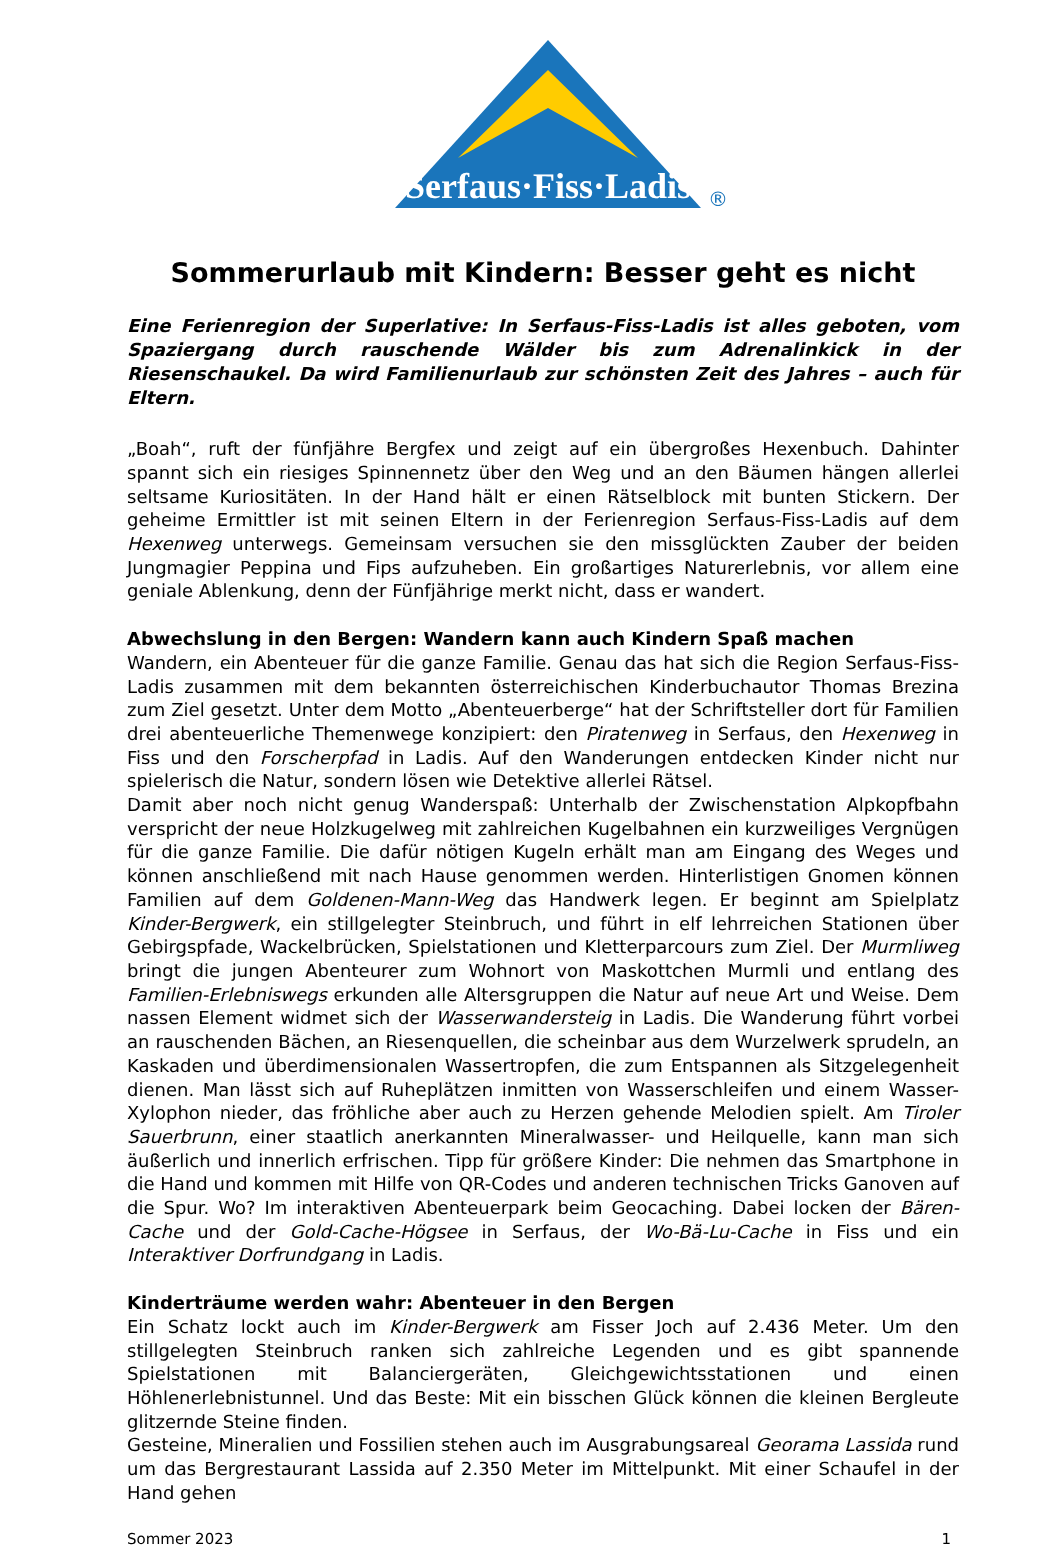Serfaus·Fiss·Ladis
®
Sommerurlaub mit Kindern: Besser geht es nicht
Eine Ferienregion der Superlative: In Serfaus-Fiss-Ladis ist alles geboten, vom Spaziergang durch rauschende Wälder bis zum Adrenalinkick in der Riesenschaukel. Da wird Familienurlaub zur schönsten Zeit des Jahres – auch für Eltern.
„Boah“, ruft der fünfjähre Bergfex und zeigt auf ein übergroßes Hexenbuch. Dahinter spannt sich ein riesiges Spinnennetz über den Weg und an den Bäumen hängen allerlei seltsame Kuriositäten. In der Hand hält er einen Rätselblock mit bunten Stickern. Der geheime Ermittler ist mit seinen Eltern in der Ferienregion Serfaus-Fiss-Ladis auf dem Hexenweg unterwegs. Gemeinsam versuchen sie den missglückten Zauber der beiden Jungmagier Peppina und Fips aufzuheben. Ein großartiges Naturerlebnis, vor allem eine geniale Ablenkung, denn der Fünfjährige merkt nicht, dass er wandert.
Abwechslung in den Bergen: Wandern kann auch Kindern Spaß machen
Wandern, ein Abenteuer für die ganze Familie. Genau das hat sich die Region Serfaus-Fiss-Ladis zusammen mit dem bekannten österreichischen Kinderbuchautor Thomas Brezina zum Ziel gesetzt. Unter dem Motto „Abenteuerberge“ hat der Schriftsteller dort für Familien drei abenteuerliche Themenwege konzipiert: den Piratenweg in Serfaus, den Hexenweg in Fiss und den Forscherpfad in Ladis. Auf den Wanderungen entdecken Kinder nicht nur spielerisch die Natur, sondern lösen wie Detektive allerlei Rätsel.
Damit aber noch nicht genug Wanderspaß: Unterhalb der Zwischenstation Alpkopfbahn verspricht der neue Holzkugelweg mit zahlreichen Kugelbahnen ein kurzweiliges Vergnügen für die ganze Familie. Die dafür nötigen Kugeln erhält man am Eingang des Weges und können anschließend mit nach Hause genommen werden. Hinterlistigen Gnomen können Familien auf dem Goldenen-Mann-Weg das Handwerk legen. Er beginnt am Spielplatz Kinder-Bergwerk, ein stillgelegter Steinbruch, und führt in elf lehrreichen Stationen über Gebirgspfade, Wackelbrücken, Spielstationen und Kletterparcours zum Ziel. Der Murmliweg bringt die jungen Abenteurer zum Wohnort von Maskottchen Murmli und entlang des Familien-Erlebniswegs erkunden alle Altersgruppen die Natur auf neue Art und Weise. Dem nassen Element widmet sich der Wasserwandersteig in Ladis. Die Wanderung führt vorbei an rauschenden Bächen, an Riesenquellen, die scheinbar aus dem Wurzelwerk sprudeln, an Kaskaden und überdimensionalen Wassertropfen, die zum Entspannen als Sitzgelegenheit dienen. Man lässt sich auf Ruheplätzen inmitten von Wasserschleifen und einem Wasser-Xylophon nieder, das fröhliche aber auch zu Herzen gehende Melodien spielt. Am Tiroler Sauerbrunn, einer staatlich anerkannten Mineralwasser- und Heilquelle, kann man sich äußerlich und innerlich erfrischen. Tipp für größere Kinder: Die nehmen das Smartphone in die Hand und kommen mit Hilfe von QR-Codes und anderen technischen Tricks Ganoven auf die Spur. Wo? Im interaktiven Abenteuerpark beim Geocaching. Dabei locken der Bären-Cache und der Gold-Cache-Högsee in Serfaus, der Wo-Bä-Lu-Cache in Fiss und ein Interaktiver Dorfrundgang in Ladis.
Kinderträume werden wahr: Abenteuer in den Bergen
Ein Schatz lockt auch im Kinder-Bergwerk am Fisser Joch auf 2.436 Meter. Um den stillgelegten Steinbruch ranken sich zahlreiche Legenden und es gibt spannende Spielstationen mit Balanciergeräten, Gleichgewichtsstationen und einen Höhlenerlebnistunnel. Und das Beste: Mit ein bisschen Glück können die kleinen Bergleute glitzernde Steine finden.
Gesteine, Mineralien und Fossilien stehen auch im Ausgrabungsareal Georama Lassida rund um das Bergrestaurant Lassida auf 2.350 Meter im Mittelpunkt. Mit einer Schaufel in der Hand gehen
Sommer 2023 1